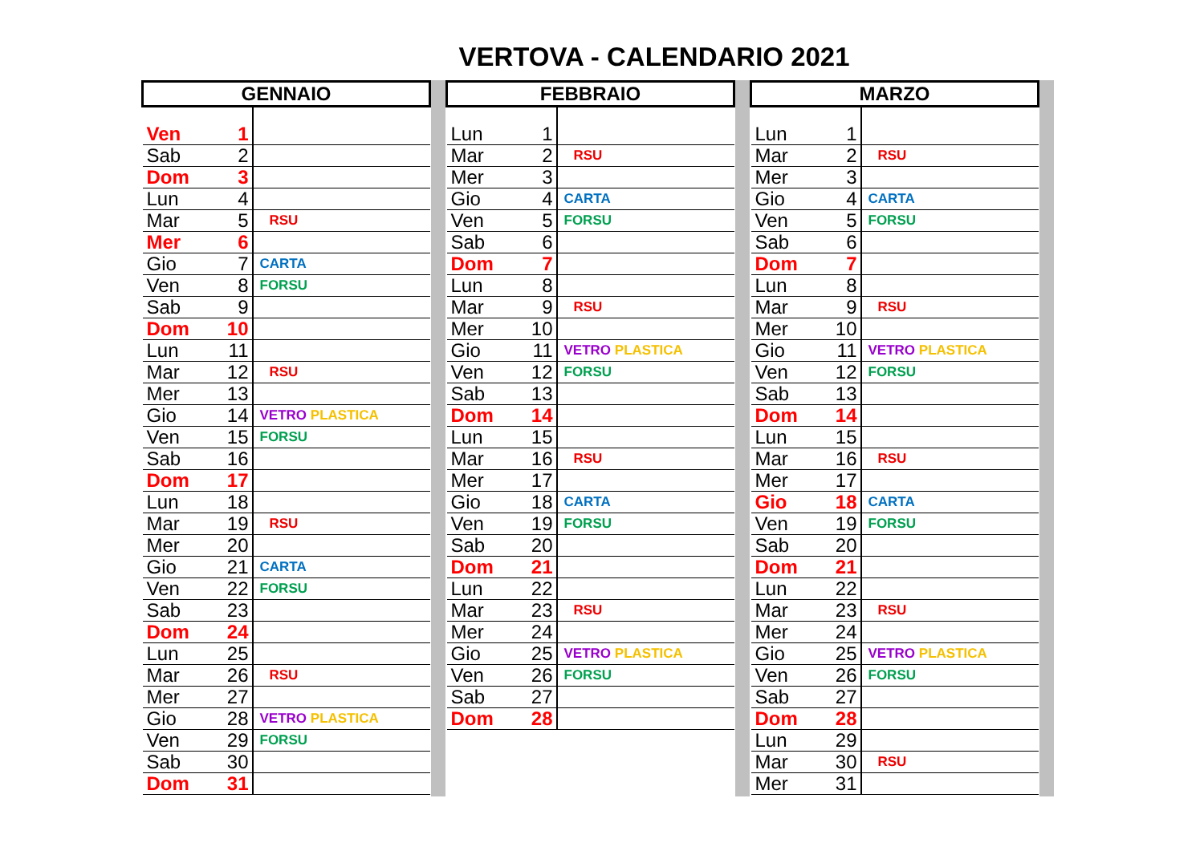VERTOVA - CALENDARIO 2021
| GENNAIO | | |
| --- | --- | --- |
| Ven | 1 | |
| Sab | 2 | |
| Dom | 3 | |
| Lun | 4 | |
| Mar | 5 | RSU |
| Mer | 6 | |
| Gio | 7 | CARTA |
| Ven | 8 | FORSU |
| Sab | 9 | |
| Dom | 10 | |
| Lun | 11 | |
| Mar | 12 | RSU |
| Mer | 13 | |
| Gio | 14 | VETRO PLASTICA |
| Ven | 15 | FORSU |
| Sab | 16 | |
| Dom | 17 | |
| Lun | 18 | |
| Mar | 19 | RSU |
| Mer | 20 | |
| Gio | 21 | CARTA |
| Ven | 22 | FORSU |
| Sab | 23 | |
| Dom | 24 | |
| Lun | 25 | |
| Mar | 26 | RSU |
| Mer | 27 | |
| Gio | 28 | VETRO PLASTICA |
| Ven | 29 | FORSU |
| Sab | 30 | |
| Dom | 31 | |
| FEBBRAIO | | |
| --- | --- | --- |
| Lun | 1 | |
| Mar | 2 | RSU |
| Mer | 3 | |
| Gio | 4 | CARTA |
| Ven | 5 | FORSU |
| Sab | 6 | |
| Dom | 7 | |
| Lun | 8 | |
| Mar | 9 | RSU |
| Mer | 10 | |
| Gio | 11 | VETRO PLASTICA |
| Ven | 12 | FORSU |
| Sab | 13 | |
| Dom | 14 | |
| Lun | 15 | |
| Mar | 16 | RSU |
| Mer | 17 | |
| Gio | 18 | CARTA |
| Ven | 19 | FORSU |
| Sab | 20 | |
| Dom | 21 | |
| Lun | 22 | |
| Mar | 23 | RSU |
| Mer | 24 | |
| Gio | 25 | VETRO PLASTICA |
| Ven | 26 | FORSU |
| Sab | 27 | |
| Dom | 28 | |
| MARZO | | |
| --- | --- | --- |
| Lun | 1 | |
| Mar | 2 | RSU |
| Mer | 3 | |
| Gio | 4 | CARTA |
| Ven | 5 | FORSU |
| Sab | 6 | |
| Dom | 7 | |
| Lun | 8 | |
| Mar | 9 | RSU |
| Mer | 10 | |
| Gio | 11 | VETRO PLASTICA |
| Ven | 12 | FORSU |
| Sab | 13 | |
| Dom | 14 | |
| Lun | 15 | |
| Mar | 16 | RSU |
| Mer | 17 | |
| Gio | 18 | CARTA |
| Ven | 19 | FORSU |
| Sab | 20 | |
| Dom | 21 | |
| Lun | 22 | |
| Mar | 23 | RSU |
| Mer | 24 | |
| Gio | 25 | VETRO PLASTICA |
| Ven | 26 | FORSU |
| Sab | 27 | |
| Dom | 28 | |
| Lun | 29 | |
| Mar | 30 | RSU |
| Mer | 31 | |